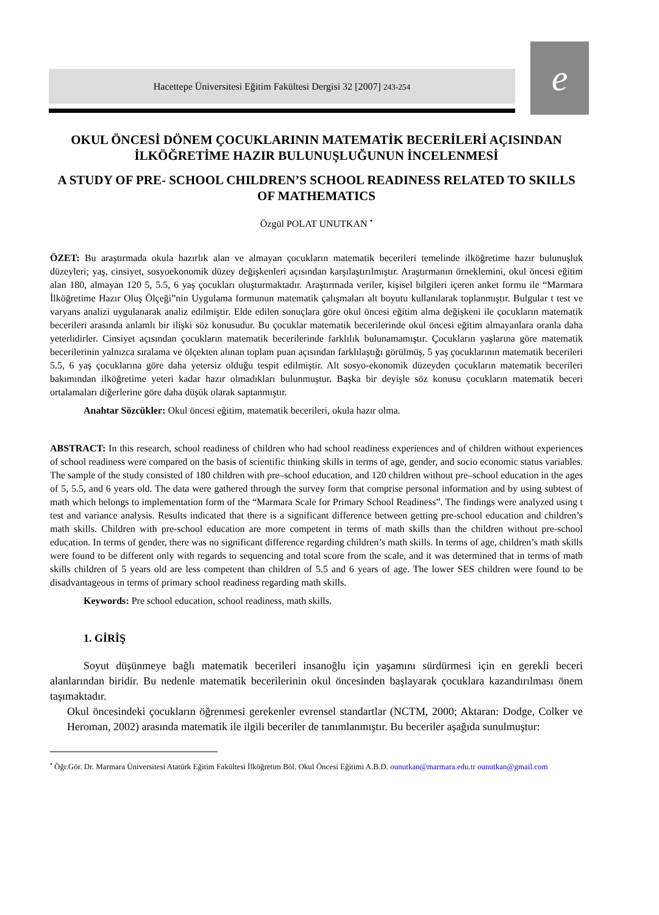Hacettepe Üniversitesi Eğitim Fakültesi Dergisi 32 [2007] 243-254 e
OKUL ÖNCESİ DÖNEM ÇOCUKLARININ MATEMATİK BECERİLERİ AÇISINDAN İLKÖĞRETİME HAZIR BULUNUŞLUĞUNUN İNCELENMESİ
A STUDY OF PRE- SCHOOL CHILDREN’S SCHOOL READINESS RELATED TO SKILLS OF MATHEMATICS
Özgül POLAT UNUTKAN <sup>•</sup>
ÖZET: Bu araştırmada okula hazırlık alan ve almayan çocukların matematik becerileri temelinde ilköğretime hazır bulunuşluk düzeyleri; yaş, cinsiyet, sosyoekonomik düzey değişkenleri açısından karşılaştırılmıştır. Araştırmanın örneklemini, okul öncesi eğitim alan 180, almayan 120 5, 5.5, 6 yaş çocukları oluşturmaktadır. Araştırmada veriler, kişisel bilgileri içeren anket formu ile “Marmara İlköğretime Hazır Oluş Ölçeği”nin Uygulama formunun matematik çalışmaları alt boyutu kullanılarak toplanmıştır. Bulgular t test ve varyans analizi uygulanarak analiz edilmiştir. Elde edilen sonuçlara göre okul öncesi eğitim alma değişkeni ile çocukların matematik becerileri arasında anlamlı bir ilişki söz konusudur. Bu çocuklar matematik becerilerinde okul öncesi eğitim almayanlara oranla daha yeterlidirler. Cinsiyet açısından çocukların matematik becerilerinde farklılık bulunamamıştır. Çocukların yaşlarına göre matematik becerilerinin yalnızca sıralama ve ölçekten alınan toplam puan açısından farklılaştığı görülmüş, 5 yaş çocuklarının matematik becerileri 5.5, 6 yaş çocuklarına göre daha yetersiz olduğu tespit edilmiştir. Alt sosyo-ekonomik düzeyden çocukların matematik becerileri bakımından ilköğretime yeteri kadar hazır olmadıkları bulunmuştur. Başka bir deyişle söz konusu çocukların matematik beceri ortalamaları diğerlerine göre daha düşük olarak saptanmıştır.
Anahtar Sözcükler: Okul öncesi eğitim, matematik becerileri, okula hazır olma.
ABSTRACT: In this research, school readiness of children who had school readiness experiences and of children without experiences of school readiness were compared on the basis of scientific thinking skills in terms of age, gender, and socio economic status variables. The sample of the study consisted of 180 children with pre–school education, and 120 children without pre–school education in the ages of 5, 5.5, and 6 years old. The data were gathered through the survey form that comprise personal information and by using subtest of math which belongs to implementation form of the “Marmara Scale for Primary School Readiness”. The findings were analyzed using t test and variance analysis. Results indicated that there is a significant difference between getting pre-school education and children’s math skills. Children with pre-school education are more competent in terms of math skills than the children without pre-school education. In terms of gender, there was no significant difference regarding children’s math skills. In terms of age, children’s math skills were found to be different only with regards to sequencing and total score from the scale, and it was determined that in terms of math skills children of 5 years old are less competent than children of 5.5 and 6 years of age. The lower SES children were found to be disadvantageous in terms of primary school readiness regarding math skills.
Keywords: Pre school education, school readiness, math skills.
1. GİRİŞ
Soyut düşünmeye bağlı matematik becerileri insanoğlu için yaşamını sürdürmesi için en gerekli beceri alanlarından biridir. Bu nedenle matematik becerilerinin okul öncesinden başlayarak çocuklara kazandırılması önem taşımaktadır.
Okul öncesindeki çocukların öğrenmesi gerekenler evrensel standartlar (NCTM, 2000; Aktaran: Dodge, Colker ve Heroman, 2002) arasında matematik ile ilgili beceriler de tanımlanmıştır. Bu beceriler aşağıda sunulmuştur:
<sup>•</sup> Öğr.Gör. Dr. Marmara Üniversitesi Atatürk Eğitim Fakültesi İlköğretim Böl. Okul Öncesi Eğitimi A.B.D. ounutkan@marmara.edu.tr ounutkan@gmail.com